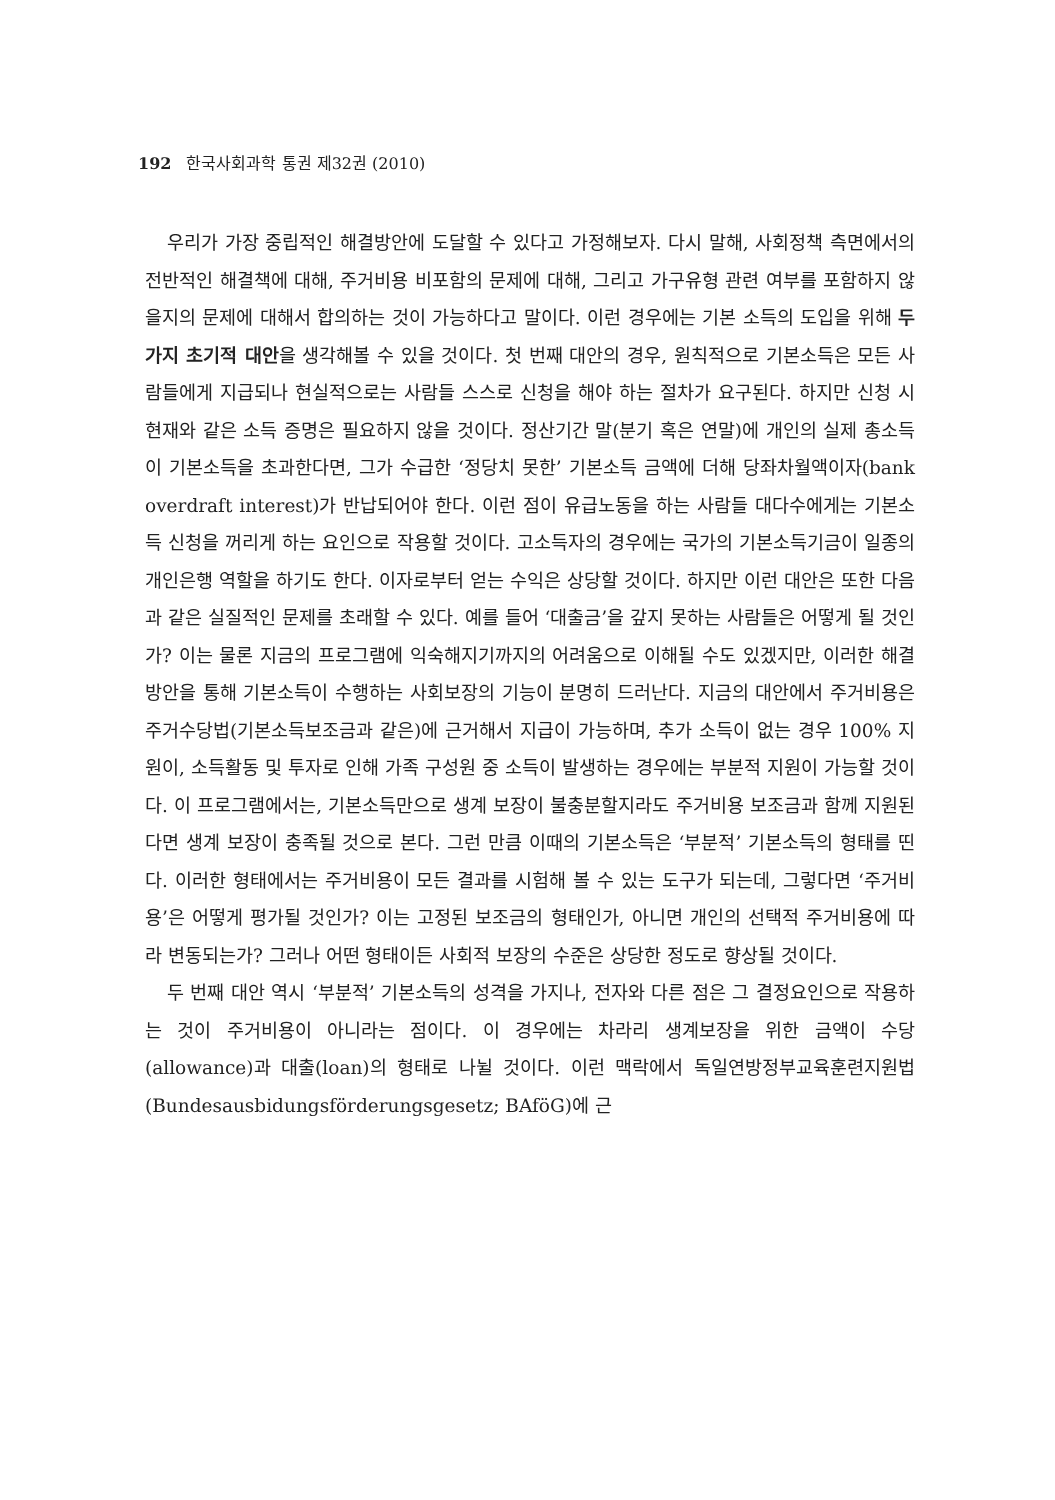192 한국사회과학 통권 제32권 (2010)
우리가 가장 중립적인 해결방안에 도달할 수 있다고 가정해보자. 다시 말해, 사회정책 측면에서의 전반적인 해결책에 대해, 주거비용 비포함의 문제에 대해, 그리고 가구유형 관련 여부를 포함하지 않을지의 문제에 대해서 합의하는 것이 가능하다고 말이다. 이런 경우에는 기본 소득의 도입을 위해 두 가지 초기적 대안을 생각해볼 수 있을 것이다. 첫 번째 대안의 경우, 원칙적으로 기본소득은 모든 사람들에게 지급되나 현실적으로는 사람들 스스로 신청을 해야 하는 절차가 요구된다. 하지만 신청 시 현재와 같은 소득 증명은 필요하지 않을 것이다. 정산기간 말(분기 혹은 연말)에 개인의 실제 총소득이 기본소득을 초과한다면, 그가 수급한 ‘정당치 못한’ 기본소득 금액에 더해 당좌차월액이자(bank overdraft interest)가 반납되어야 한다. 이런 점이 유급노동을 하는 사람들 대다수에게는 기본소득 신청을 꺼리게 하는 요인으로 작용할 것이다. 고소득자의 경우에는 국가의 기본소득기금이 일종의 개인은행 역할을 하기도 한다. 이자로부터 얻는 수익은 상당할 것이다. 하지만 이런 대안은 또한 다음과 같은 실질적인 문제를 초래할 수 있다. 예를 들어 ‘대출금’을 갚지 못하는 사람들은 어떻게 될 것인가? 이는 물론 지금의 프로그램에 익숙해지기까지의 어려움으로 이해될 수도 있겠지만, 이러한 해결방안을 통해 기본소득이 수행하는 사회보장의 기능이 분명히 드러난다. 지금의 대안에서 주거비용은 주거수당법(기본소득보조금과 같은)에 근거해서 지급이 가능하며, 추가 소득이 없는 경우 100% 지원이, 소득활동 및 투자로 인해 가족 구성원 중 소득이 발생하는 경우에는 부분적 지원이 가능할 것이다. 이 프로그램에서는, 기본소득만으로 생계 보장이 불충분할지라도 주거비용 보조금과 함께 지원된다면 생계 보장이 충족될 것으로 본다. 그런 만큼 이때의 기본소득은 ‘부분적’ 기본소득의 형태를 띤다. 이러한 형태에서는 주거비용이 모든 결과를 시험해 볼 수 있는 도구가 되는데, 그렇다면 ‘주거비용’은 어떻게 평가될 것인가? 이는 고정된 보조금의 형태인가, 아니면 개인의 선택적 주거비용에 따라 변동되는가? 그러나 어떤 형태이든 사회적 보장의 수준은 상당한 정도로 향상될 것이다.
두 번째 대안 역시 ‘부분적’ 기본소득의 성격을 가지나, 전자와 다른 점은 그 결정요인으로 작용하는 것이 주거비용이 아니라는 점이다. 이 경우에는 차라리 생계보장을 위한 금액이 수당(allowance)과 대출(loan)의 형태로 나뉠 것이다. 이런 맥락에서 독일연방정부교육훈련지원법(Bundesausbidungsförderungsgesetz; BAföG)에 근